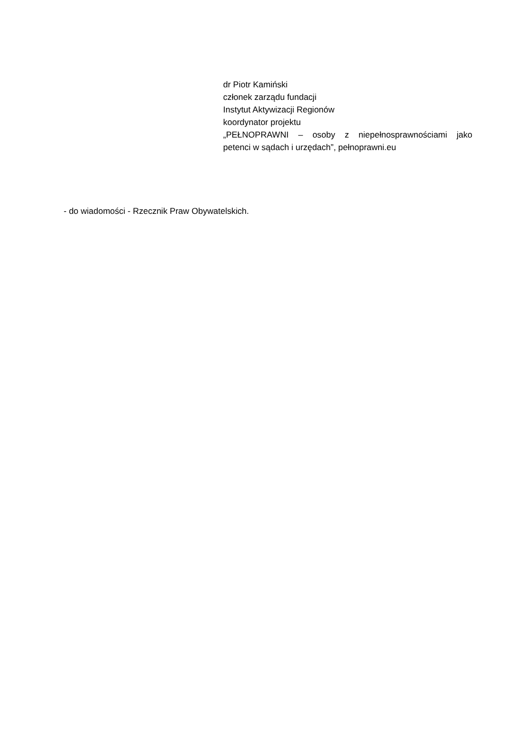dr Piotr Kamiński
członek zarządu fundacji
Instytut Aktywizacji Regionów
koordynator projektu
„PEŁNOPRAWNI – osoby z niepełnosprawnościami jako
petenci w sądach i urzędach”, pełnoprawni.eu
- do wiadomości - Rzecznik Praw Obywatelskich.